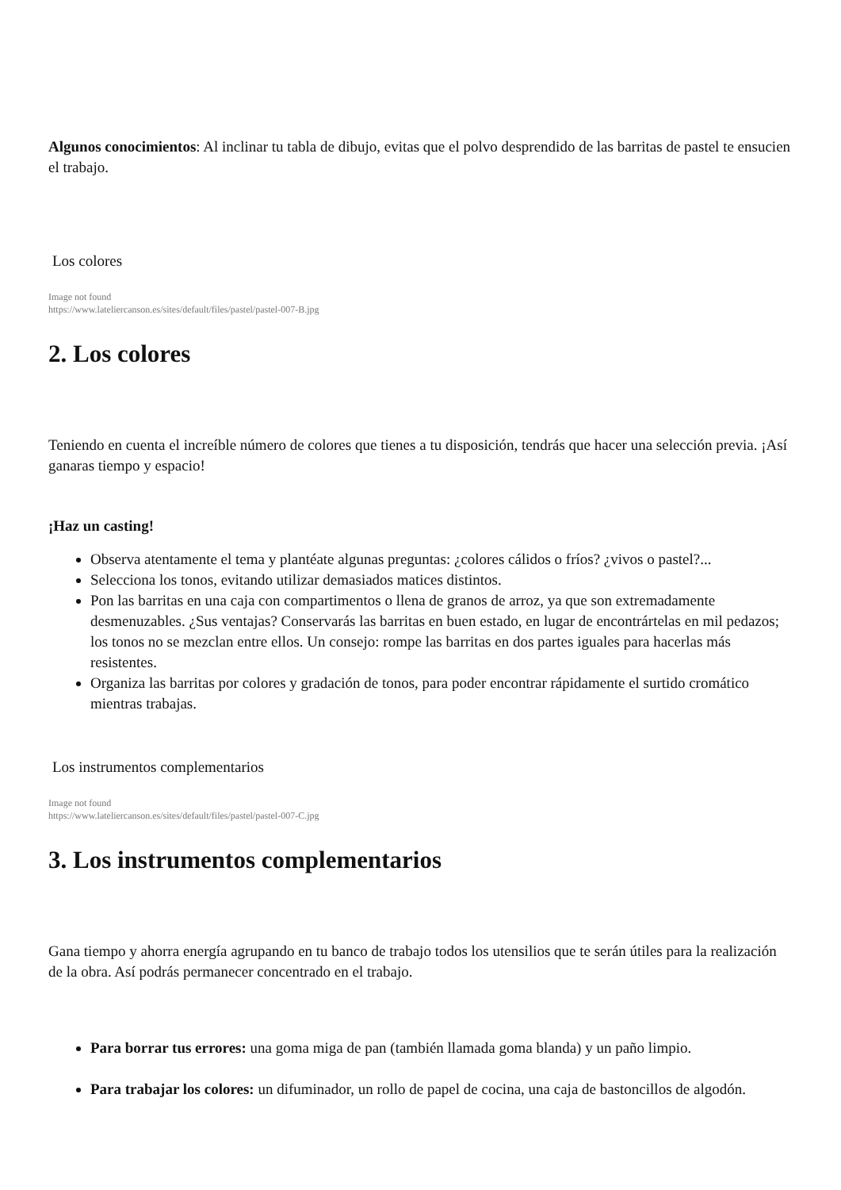Algunos conocimientos: Al inclinar tu tabla de dibujo, evitas que el polvo desprendido de las barritas de pastel te ensucien el trabajo.
Los colores
Image not found
https://www.latelier­canson.es/sites/default/files/pastel/pastel-007-B.jpg
2. Los colores
Teniendo en cuenta el increíble número de colores que tienes a tu disposición, tendrás que hacer una selección previa. ¡Así ganaras tiempo y espacio!
¡Haz un casting!
Observa atentamente el tema y plantéate algunas preguntas: ¿colores cálidos o fríos? ¿vivos o pastel?...
Selecciona los tonos, evitando utilizar demasiados matices distintos.
Pon las barritas en una caja con compartimentos o llena de granos de arroz, ya que son extremadamente desmenuzables. ¿Sus ventajas? Conservarás las barritas en buen estado, en lugar de encontrártelas en mil pedazos; los tonos no se mezclan entre ellos. Un consejo: rompe las barritas en dos partes iguales para hacerlas más resistentes.
Organiza las barritas por colores y gradación de tonos, para poder encontrar rápidamente el surtido cromático mientras trabajas.
Los instrumentos complementarios
Image not found
https://www.latelier­canson.es/sites/default/files/pastel/pastel-007-C.jpg
3. Los instrumentos complementarios
Gana tiempo y ahorra energía agrupando en tu banco de trabajo todos los utensilios que te serán útiles para la realización de la obra. Así podrás permanecer concentrado en el trabajo.
Para borrar tus errores: una goma miga de pan (también llamada goma blanda) y un paño limpio.
Para trabajar los colores: un difuminador, un rollo de papel de cocina, una caja de bastoncillos de algodón.